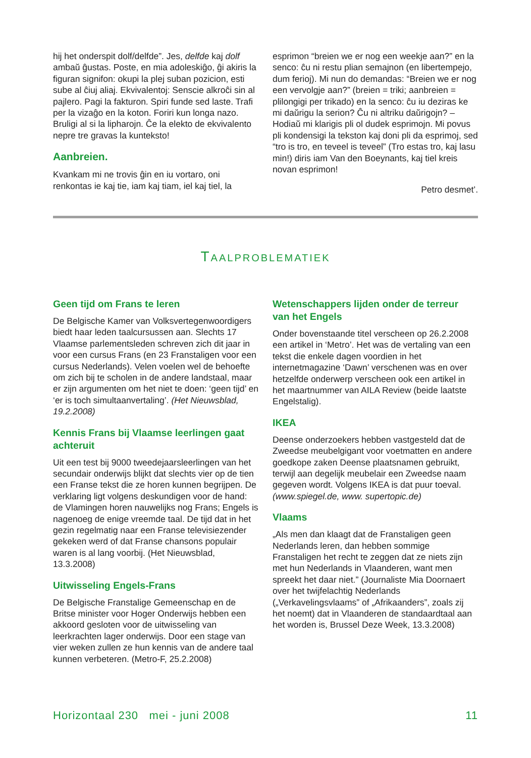hij het onderspit dolf/delfde”. Jes, delfde kaj dolf ambaŭ ĝustas. Poste, en mia adoleskiĝo, ĝi akiris la figuran signifon: okupi la plej suban pozicion, esti sube al ĉiuj aliaj. Ekvivalentoj: Senscie alkroĉi sin al pajlero. Pagi la fakturon. Spiri funde sed laste. Trafi per la vizaĝo en la koton. Foriri kun longa nazo. Bruligi al si la lipharojn. Ĉe la elekto de ekvivalento nepre tre gravas la kunteksto!
Aanbreien.
Kvankam mi ne trovis ĝin en iu vortaro, oni renkontas ie kaj tie, iam kaj tiam, iel kaj tiel, la
esprimon “breien we er nog een weekje aan?” en la senco: ĉu ni restu plian semajnon (en libertempejo, dum ferioj). Mi nun do demandas: “Breien we er nog een vervolgje aan?” (breien = triki; aanbreien = plilongigi per trikado) en la senco: ĉu iu deziras ke mi daŭrigu la serion? Ĉu ni altriku daŭrigojn? – Hodiaŭ mi klarigis pli ol dudek esprimojn. Mi povus pli kondensigi la tekston kaj doni pli da esprimoj, sed “tro is tro, en teveel is teveel” (Tro estas tro, kaj lasu min!) diris iam Van den Boeynants, kaj tiel kreis novan esprimon!
Petro desmet’.
TAALPROBLEMATIEK
Geen tijd om Frans te leren
De Belgische Kamer van Volksvertegenwoordigers biedt haar leden taalcursussen aan. Slechts 17 Vlaamse parlementsleden schreven zich dit jaar in voor een cursus Frans (en 23 Franstaligen voor een cursus Nederlands). Velen voelen wel de behoefte om zich bij te scholen in de andere landstaal, maar er zijn argumenten om het niet te doen: ‘geen tijd’ en ‘er is toch simultaanvertaling’. (Het Nieuwsblad, 19.2.2008)
Kennis Frans bij Vlaamse leerlingen gaat achteruit
Uit een test bij 9000 tweedejaarsleerlingen van het secundair onderwijs blijkt dat slechts vier op de tien een Franse tekst die ze horen kunnen begrijpen. De verklaring ligt volgens deskundigen voor de hand: de Vlamingen horen nauwelijks nog Frans; Engels is nagenoeg de enige vreemde taal. De tijd dat in het gezin regelmatig naar een Franse televisiezender gekeken werd of dat Franse chansons populair waren is al lang voorbij. (Het Nieuwsblad, 13.3.2008)
Uitwisseling Engels-Frans
De Belgische Franstalige Gemeenschap en de Britse minister voor Hoger Onderwijs hebben een akkoord gesloten voor de uitwisseling van leerkrachten lager onderwijs. Door een stage van vier weken zullen ze hun kennis van de andere taal kunnen verbeteren. (Metro-F, 25.2.2008)
Wetenschappers lijden onder de terreur van het Engels
Onder bovenstaande titel verscheen op 26.2.2008 een artikel in ‘Metro’. Het was de vertaling van een tekst die enkele dagen voordien in het internetmagazine ‘Dawn’ verschenen was en over hetzelfde onderwerp verscheen ook een artikel in het maartnummer van AILA Review (beide laatste Engelstalig).
IKEA
Deense onderzoekers hebben vastgesteld dat de Zweedse meubelgigant voor voetmatten en andere goedkope zaken Deense plaatsnamen gebruikt, terwijl aan degelijk meubelair een Zweedse naam gegeven wordt. Volgens IKEA is dat puur toeval. (www.spiegel.de, www. supertopic.de)
Vlaams
„Als men dan klaagt dat de Franstaligen geen Nederlands leren, dan hebben sommige Franstaligen het recht te zeggen dat ze niets zijn met hun Nederlands in Vlaanderen, want men spreekt het daar niet.” (Journaliste Mia Doornaert over het twijfelachtig Nederlands („Verkavelingsvlaams” of „Afrikaanders”, zoals zij het noemt) dat in Vlaanderen de standaardtaal aan het worden is, Brussel Deze Week, 13.3.2008)
Horizontaal 230 mei - juni 2008 11